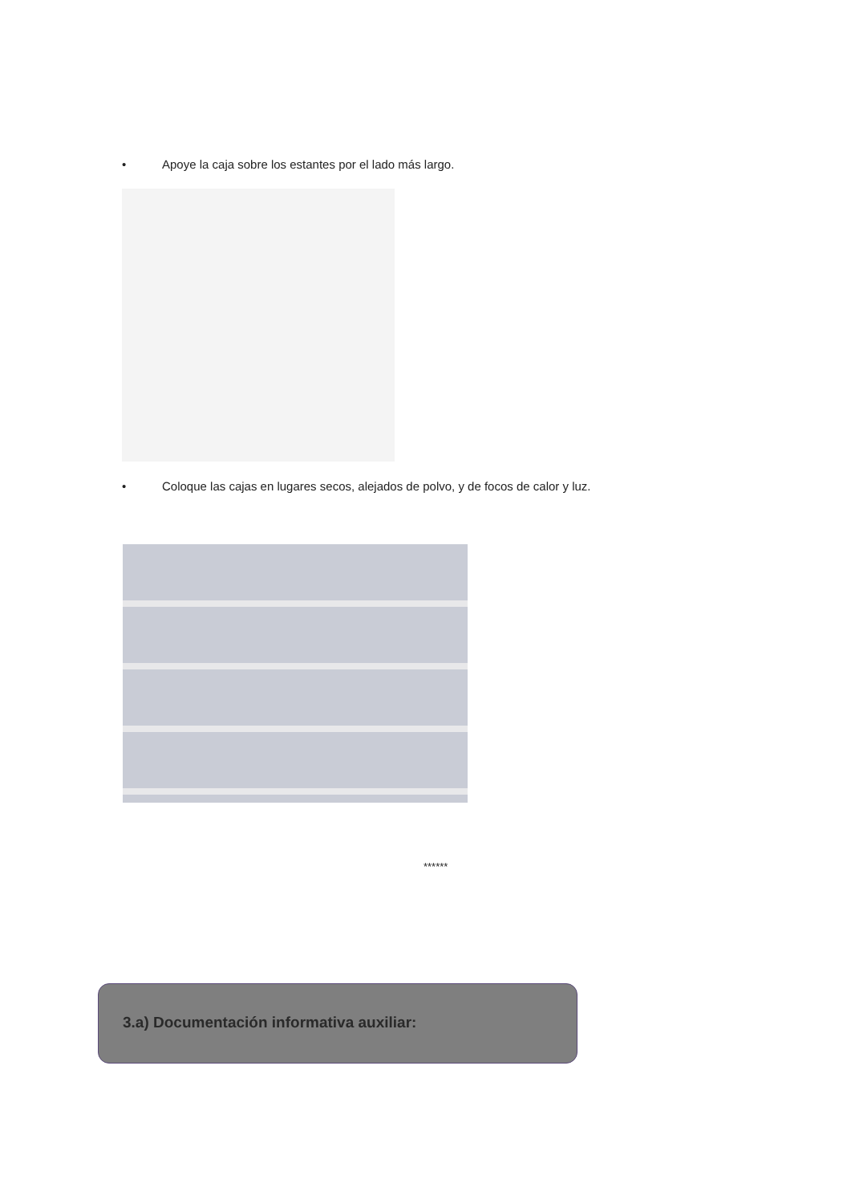• Apoye la caja sobre los estantes por el lado más largo.
• Coloque las cajas en lugares secos, alejados de polvo, y de focos de calor y luz.
******
3.a) Documentación informativa auxiliar: